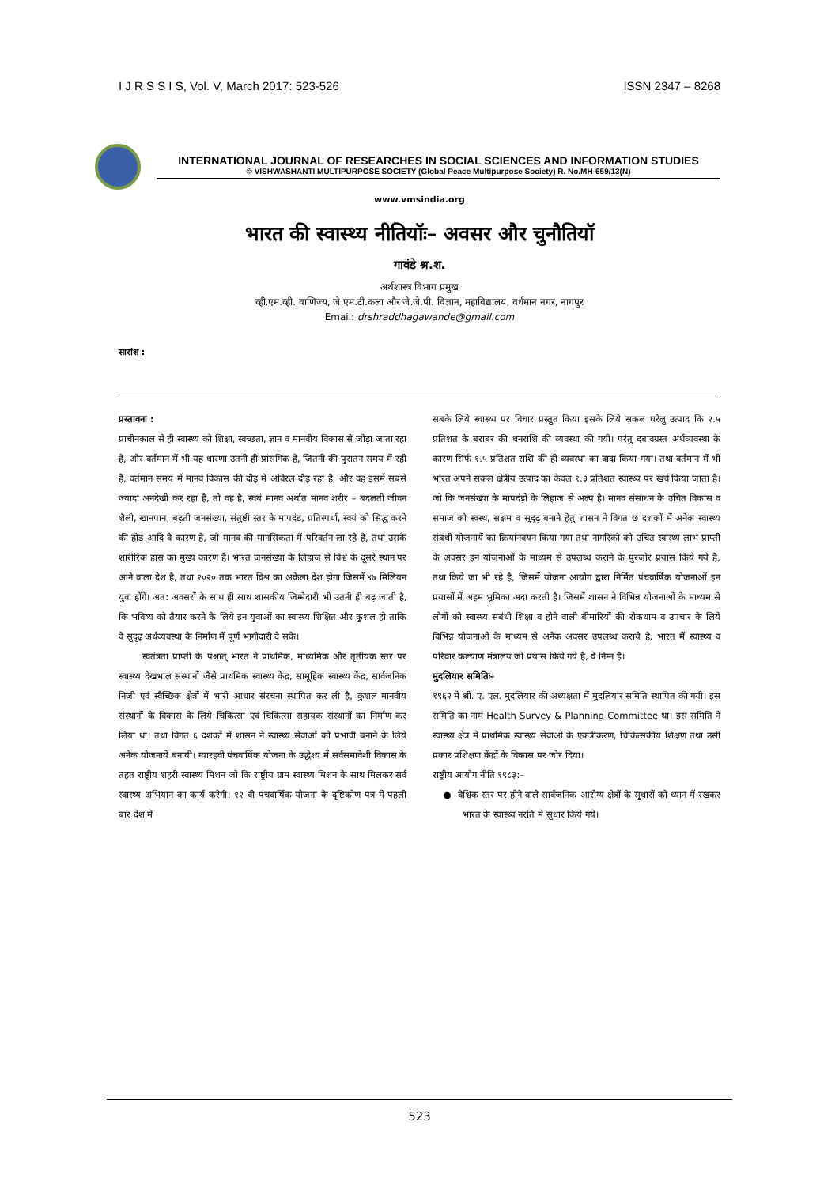I J R S S I S, Vol. V, March 2017: 523-526 ISSN 2347 – 8268
INTERNATIONAL JOURNAL OF RESEARCHES IN SOCIAL SCIENCES AND INFORMATION STUDIES
© VISHWASHANTI MULTIPURPOSE SOCIETY (Global Peace Multipurpose Society) R. No.MH-659/13(N)
www.vmsindia.org
भारत की स्वास्थ्य नीतियॉः– अवसर और चुनौतियॉ
गावंडे श्र.श.
अर्थशास्त्र विभाग प्रमुख
व्ही.एम.व्ही. वाणिज्य, जे.एम.टी.कला और जे.जे.पी. विज्ञान, महाविद्यालय, वर्धमान नगर, नागपुर
Email: drshraddhagawande@gmail.com
सारांश :
प्रस्तावना :
प्राचीनकाल से ही स्वास्थ्य को शिक्षा, स्वच्छता, ज्ञान व मानवीय विकास से जोड़ा जाता रहा है, और वर्तमान में भी यह धारणा उतनी ही प्रांसगिक है, जितनी की पुरातन समय में रही है, वर्तमान समय में मानव विकास की दौड़ में अविरल दौड़ रहा है, और वह इसमें सबसे ज्यादा अनदेखी कर रहा है, तो वह है, स्वयं मानव अर्थात मानव शरीर – बदलती जीवन शैली, खानपान, बढ़ती जनसंख्या, संतुष्टी स्तर के मापदंड, प्रतिस्पर्धा, स्वयं को सिद्ध करने की होड़ आदि वे कारण है, जो मानव की मानसिकता में परिवर्तन ला रहे है, तथा उसके शारीरिक हास का मुख्य कारण है। भारत जनसंख्या के लिहाज से विश्व के दूसरे स्थान पर आने वाला देश है, तथा २०२० तक भारत विश्व का अकेला देश होगा जिसमें ४७ मिलियन युवा होंगें। अत: अवसरों के साथ ही साथ शासकीय जिम्मेदारी भी उतनी ही बढ़ जाती है, कि भविष्य को तैयार करने के लिये इन युवाओं का स्वास्थ्य शिक्षित और कुशल हो ताकि वे सुदृढ़ अर्थव्यवस्था के निर्माण में पूर्ण भागीदारी दे सके।
स्वतंत्रता प्राप्ती के पश्चात् भारत ने प्राथमिक, माध्यमिक और तृतीयक स्तर पर स्वास्थ्य देखभाल संस्थानों जैसे प्राथमिक स्वास्थ्य केंद्र, सामूहिक स्वास्थ्य केंद्र, सार्वजनिक निजी एवं स्वैच्छिक क्षेत्रों में भारी आधार संरचना स्थापित कर ली है, कुशल मानवीय संस्थानों के विकास के लिये चिकित्सा एवं चिकित्सा सहायक संस्थानों का निर्माण कर लिया था। तथा विगत ६ दशकों में शासन ने स्वास्थ्य सेवाओं को प्रभावी बनाने के लिये अनेक योजनायें बनायी। ग्यारहवी पंचवार्षिक योजना के उद्धेश्य में सर्वसमावेशी विकास के तहत राष्ट्रीय शहरी स्वास्थ्य मिशन जो कि राष्ट्रीय ग्राम स्वास्थ्य मिशन के साथ मिलकर सर्व स्वास्थ्य अभियान का कार्य करेगी। १२ वी पंचवार्षिक योजना के दृष्टिकोण पत्र में पहली बार देश में
सबके लिये स्वास्थ्य पर विचार प्रस्तुत किया इसके लिये सकल घरेलु उत्पाद कि २.५ प्रतिशत के बराबर की धनराशि की व्यवस्था की गयी। परंतु दबावग्रस्त अर्थव्यवस्था के कारण सिर्फ १.५ प्रतिशत राशि की ही व्यवस्था का वादा किया गया। तथा वर्तमान में भी भारत अपने सकल क्षेत्रीय उत्पाद का केवल १.३ प्रतिशत स्वास्थ्य पर खर्च किया जाता है। जो कि जनसंख्या के मापदंड़ों के लिहाज से अल्प है। मानव संसाधन के उचित विकास व समाज को स्वस्थ, सक्षम व सुदृढ़ बनाने हेतु शासन ने विगत छ दशकों में अनेक स्वास्थ्य संबंधी योजनायें का क्रियांनवयन किया गया तथा नागरिको को उचित स्वास्थ्य लाभ प्राप्ती के अवसर इन योजनाओं के माध्यम से उपलब्ध कराने के पुरजोर प्रयास किये गये है, तथा किये जा भी रहे है, जिसमें योजना आयोग द्वारा निर्मित पंचवार्षिक योजनाओं इन प्रयासों में अहम भूमिका अदा करती है। जिसमें शासन ने विभिन्न योजनाओं के माध्यम से लोगों को स्वास्थ्य संबंधी शिक्षा व होने वाली बीमारियों की रोकथाम व उपचार के लिये विभिन्न योजनाओं के माध्यम से अनेक अवसर उपलब्ध कराये है, भारत में स्वास्थ्य व परिवार कल्याण मंत्रालय जो प्रयास किये गये है, वे निम्न है।
मुदलियार समितिः–
१९६२ में श्री. ए. एल. मुदलियार की अध्यक्षता में मुदलियार समिति स्थापित की गयी। इस समिति का नाम Health Survey & Planning Committee था। इस समिति ने स्वास्थ्य क्षेत्र में प्राथमिक स्वास्थ्य सेवाओं के एकत्रीकरण, चिकित्सकीय शिक्षण तथा उसी प्रकार प्रशिक्षण केंद्रों के विकास पर जोर दिया।
राष्ट्रीय आयोग नीति १९८३:–
● वैश्विक स्तर पर होने वाले सार्वजनिक आरोग्य क्षेत्रों के सुधारों को ध्यान में रखकर भारत के स्वास्थ्य नरति में सुधार किये गये।
523